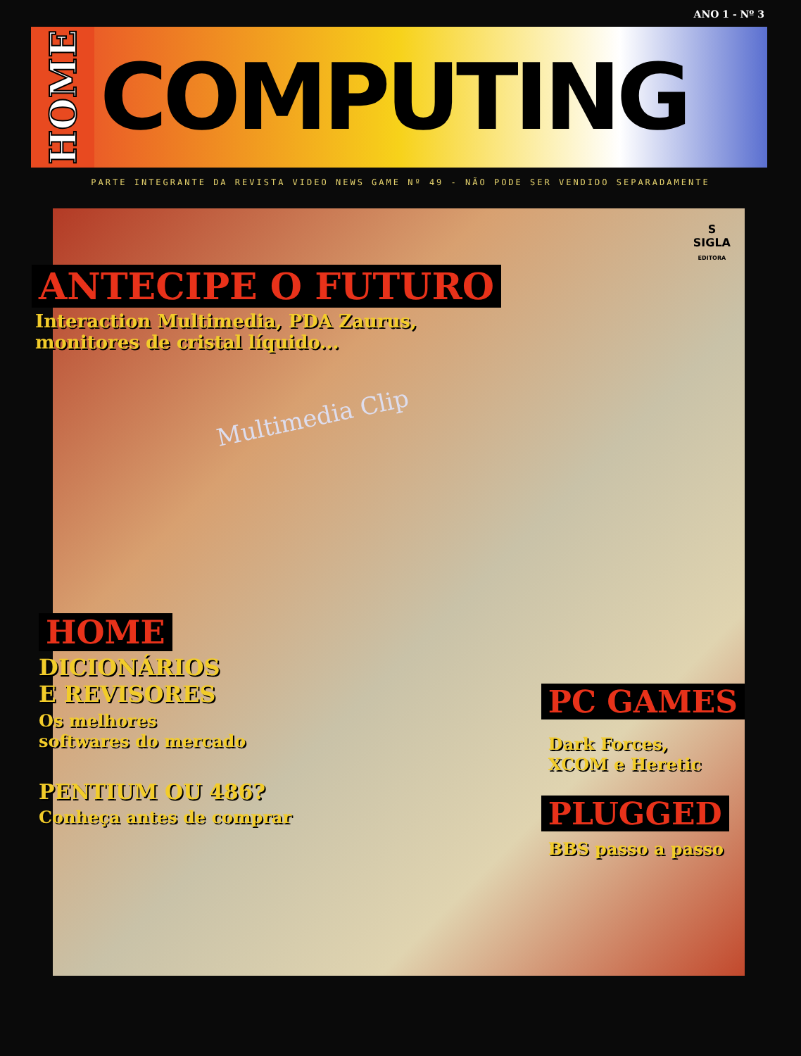ANO 1 - Nº 3
HOME
COMPUTING
PARTE INTEGRANTE DA REVISTA VIDEO NEWS GAME Nº 49 - NÃO PODE SER VENDIDO SEPARADAMENTE
S
SIGLA
EDITORA
ANTECIPE O FUTURO
Interaction Multimedia, PDA Zaurus,
monitores de cristal líquido...
Multimedia Clip
HOME
DICIONÁRIOS
E REVISORES
Os melhores
softwares do mercado
PENTIUM OU 486?
Conheça antes de comprar
PC GAMES
Dark Forces,
XCOM e Heretic
PLUGGED
BBS passo a passo